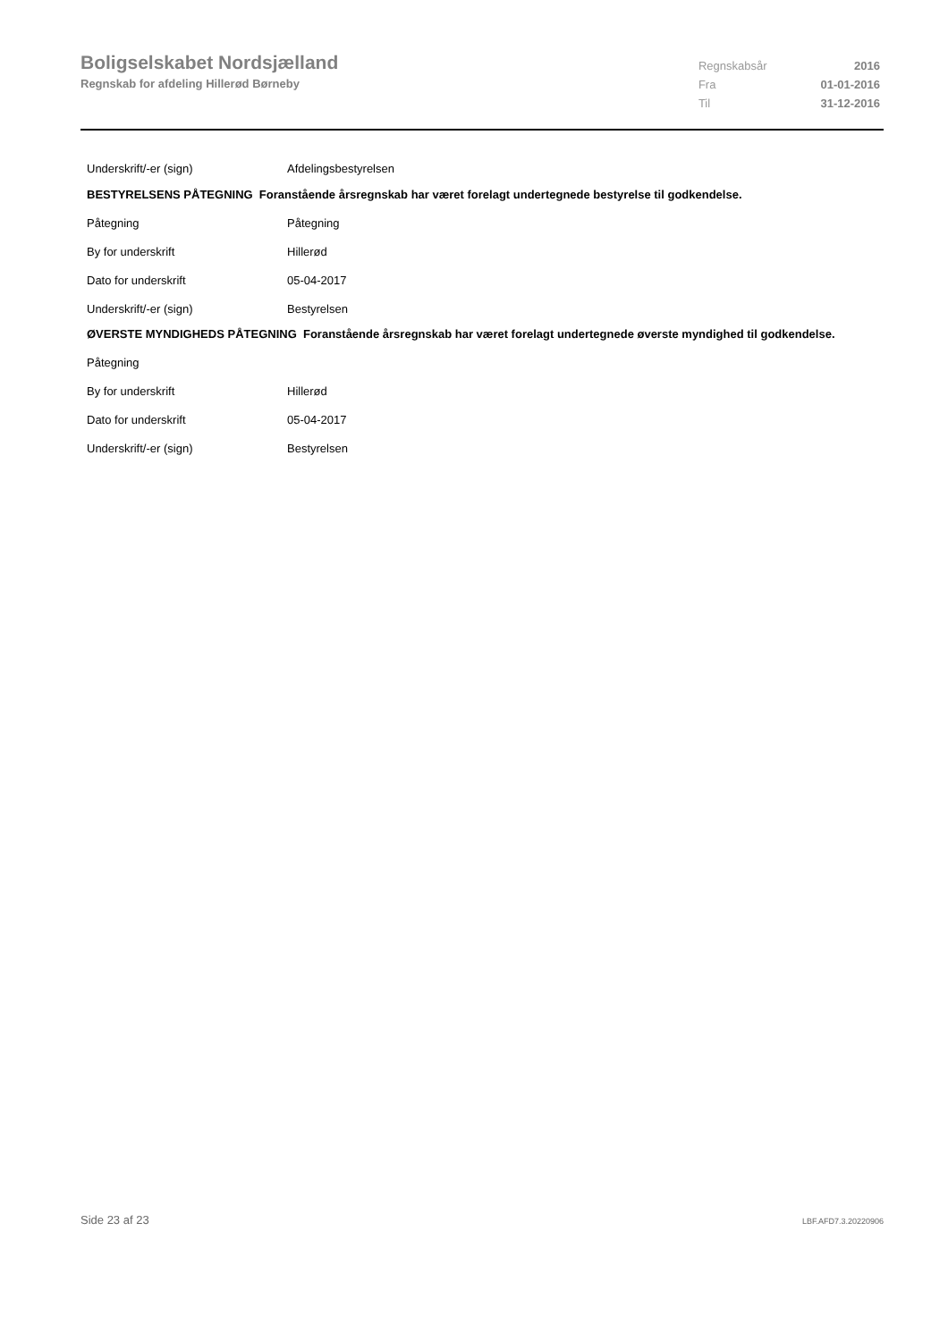Boligselskabet Nordsjælland
Regnskab for afdeling Hillerød Børneby
| Regnskabsår | 2016 |
| Fra | 01-01-2016 |
| Til | 31-12-2016 |
Underskrift/-er (sign) Afdelingsbestyrelsen
BESTYRELSENS PÅTEGNING Foranstående årsregnskab har været forelagt undertegnede bestyrelse til godkendelse.
Påtegning Påtegning
By for underskrift Hillerød
Dato for underskrift 05-04-2017
Underskrift/-er (sign) Bestyrelsen
ØVERSTE MYNDIGHEDS PÅTEGNING Foranstående årsregnskab har været forelagt undertegnede øverste myndighed til godkendelse.
Påtegning
By for underskrift Hillerød
Dato for underskrift 05-04-2017
Underskrift/-er (sign) Bestyrelsen
Side 23 af 23 LBF.AFD7.3.20220906